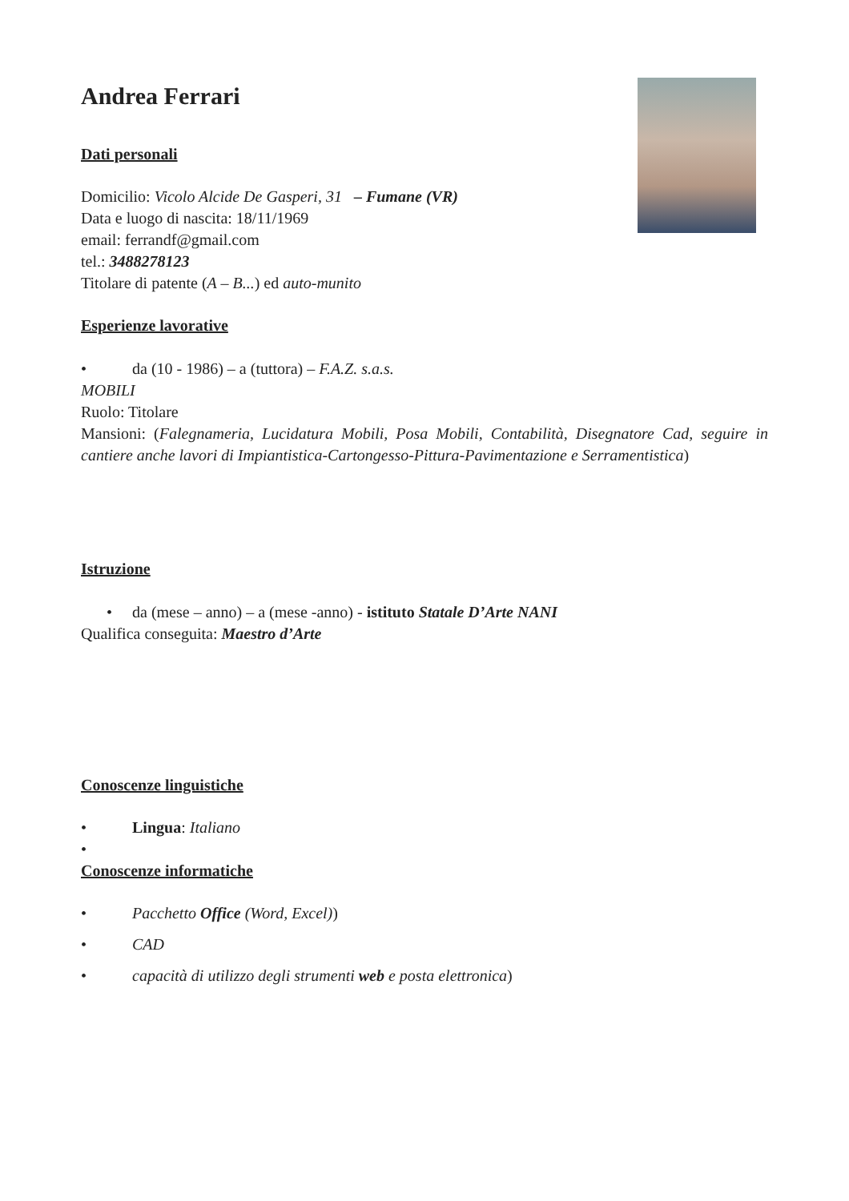Andrea Ferrari
Dati personali
Domicilio: Vicolo Alcide De Gasperi, 31 – Fumane (VR)
Data e luogo di nascita: 18/11/1969
email: ferrandf@gmail.com
tel.: 3488278123
Titolare di patente (A – B...) ed auto-munito
Esperienze lavorative
• da (10 - 1986) – a (tuttora) – F.A.Z. s.a.s.
MOBILI
Ruolo: Titolare
Mansioni: (Falegnameria, Lucidatura Mobili, Posa Mobili, Contabilità, Disegnatore Cad, seguire in cantiere anche lavori di Impiantistica-Cartongesso-Pittura-Pavimentazione e Serramentistica)
Istruzione
• da (mese – anno) – a (mese -anno) - istituto Statale D’Arte NANI
Qualifica conseguita: Maestro d’Arte
Conoscenze linguistiche
• Lingua: Italiano
•
Conoscenze informatiche
• Pacchetto Office (Word, Excel))
• CAD
• capacità di utilizzo degli strumenti web e posta elettronica)